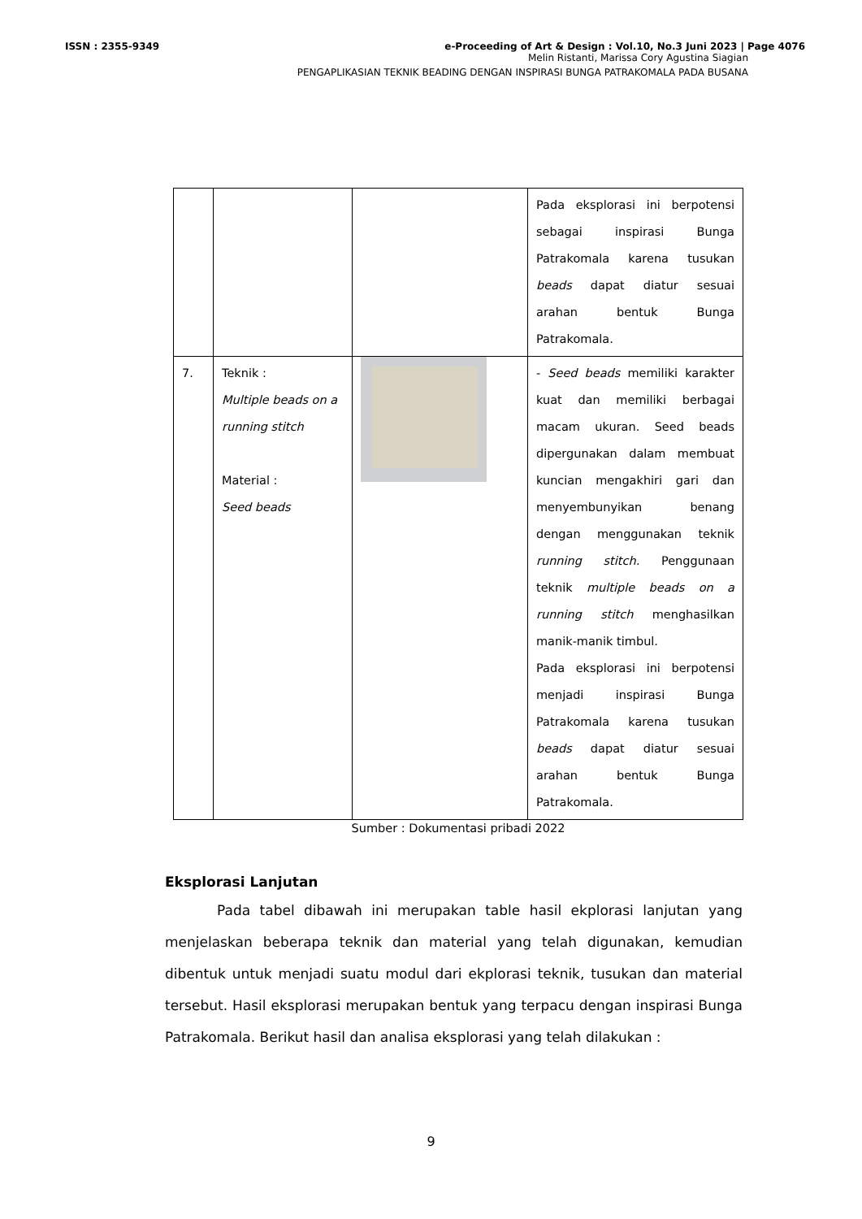ISSN : 2355-9349 e-Proceeding of Art & Design : Vol.10, No.3 Juni 2023 | Page 4076
Melin Ristanti, Marissa Cory Agustina Siagian
PENGAPLIKASIAN TEKNIK BEADING DENGAN INSPIRASI BUNGA PATRAKOMALA PADA BUSANA
| | | | Pada eksplorasi ini berpotensi sebagai inspirasi Bunga Patrakomala karena tusukan beads dapat diatur sesuai arahan bentuk Bunga Patrakomala. |
| 7. | Teknik : Multiple beads on a running stitch Material : Seed beads | | - Seed beads memiliki karakter kuat dan memiliki berbagai macam ukuran. Seed beads dipergunakan dalam membuat kuncian mengakhiri gari dan menyembunyikan benang dengan menggunakan teknik running stitch. Penggunaan teknik multiple beads on a running stitch menghasilkan manik-manik timbul. Pada eksplorasi ini berpotensi menjadi inspirasi Bunga Patrakomala karena tusukan beads dapat diatur sesuai arahan bentuk Bunga Patrakomala. |
Sumber : Dokumentasi pribadi 2022
Eksplorasi Lanjutan
Pada tabel dibawah ini merupakan table hasil ekplorasi lanjutan yang menjelaskan beberapa teknik dan material yang telah digunakan, kemudian dibentuk untuk menjadi suatu modul dari ekplorasi teknik, tusukan dan material tersebut. Hasil eksplorasi merupakan bentuk yang terpacu dengan inspirasi Bunga Patrakomala. Berikut hasil dan analisa eksplorasi yang telah dilakukan :
9